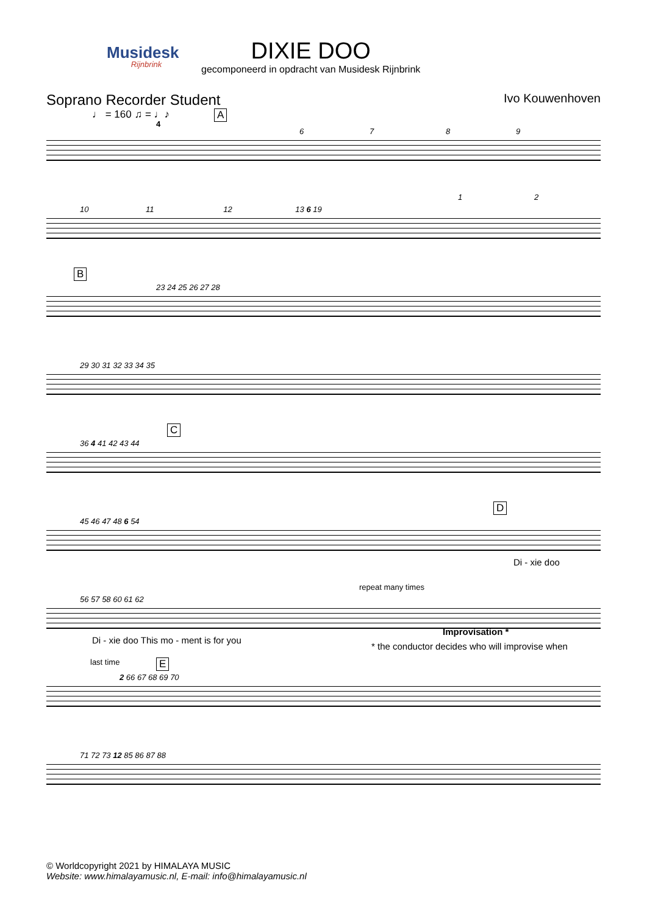Musidesk
Rijnbrink
DIXIE DOO
gecomponeerd in opdracht van Musidesk Rijnbrink
Soprano Recorder Student Ivo Kouwenhoven
♩ = 160 ♫ = ♩♪ A
4
6 7 8 9
10 11 12 13 6 19
1 2
B
23 24 25 26 27 28
29 30 31 32 33 34 35
C
36 4 41 42 43 44
D
45 46 47 48 6 54
Di - xie doo
repeat many times
56 57 58 60 61 62
Di - xie doo This mo - ment is for you
Improvisation *
* the conductor decides who will improvise when
last time E
2 66 67 68 69 70
71 72 73 12 85 86 87 88
© Worldcopyright 2021 by HIMALAYA MUSIC
Website: www.himalayamusic.nl, E-mail: info@himalayamusic.nl